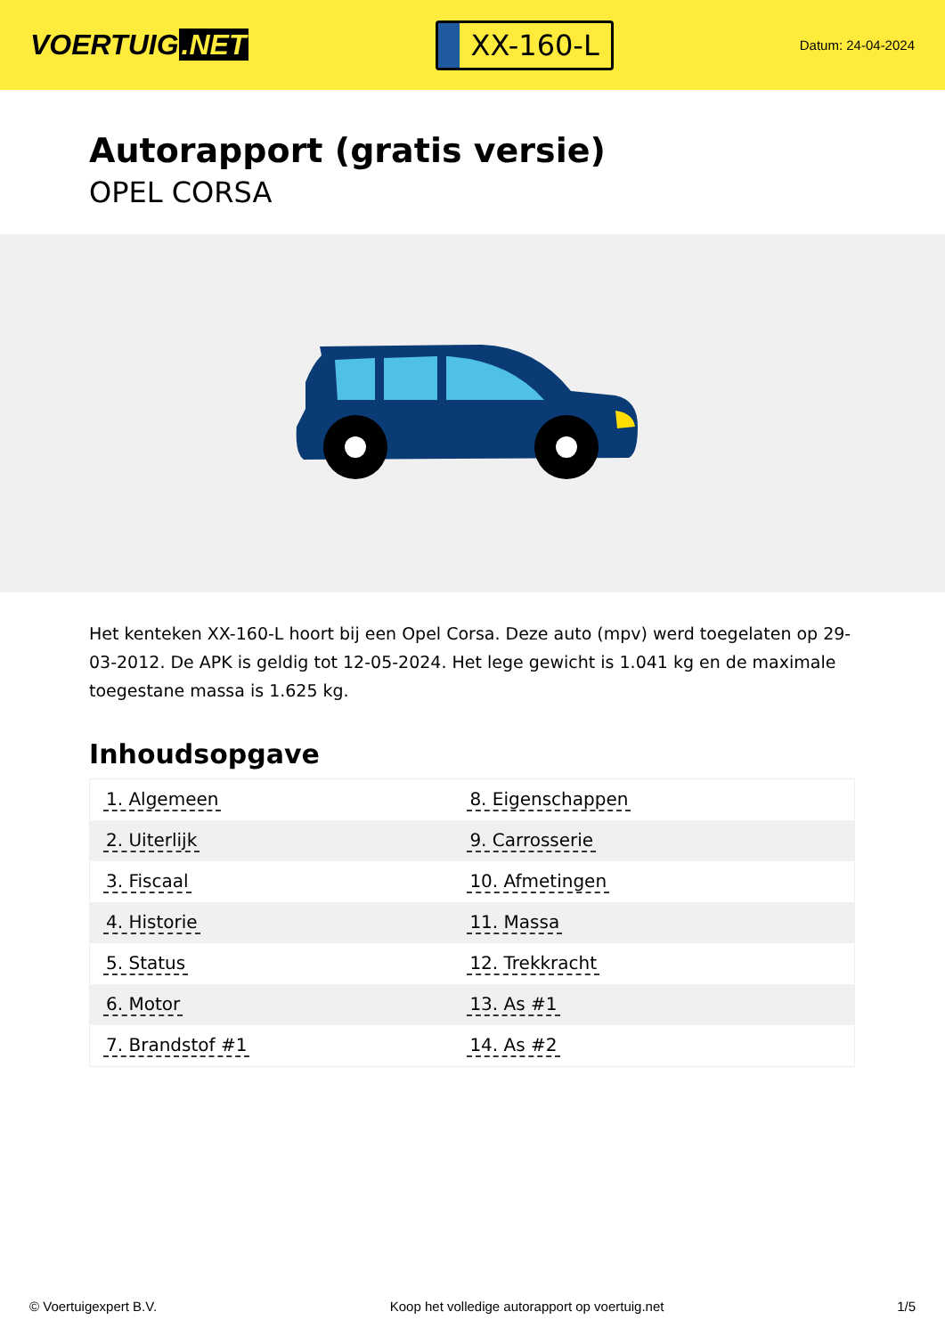VOERTUIG.NET
XX-160-L
Datum: 24-04-2024
Autorapport (gratis versie)
OPEL CORSA
Het kenteken XX-160-L hoort bij een Opel Corsa. Deze auto (mpv) werd toegelaten op 29-03-2012. De APK is geldig tot 12-05-2024. Het lege gewicht is 1.041 kg en de maximale toegestane massa is 1.625 kg.
Inhoudsopgave
| 1. Algemeen | 8. Eigenschappen |
| 2. Uiterlijk | 9. Carrosserie |
| 3. Fiscaal | 10. Afmetingen |
| 4. Historie | 11. Massa |
| 5. Status | 12. Trekkracht |
| 6. Motor | 13. As #1 |
| 7. Brandstof #1 | 14. As #2 |
© Voertuigexpert B.V. Koop het volledige autorapport op voertuig.net 1/5